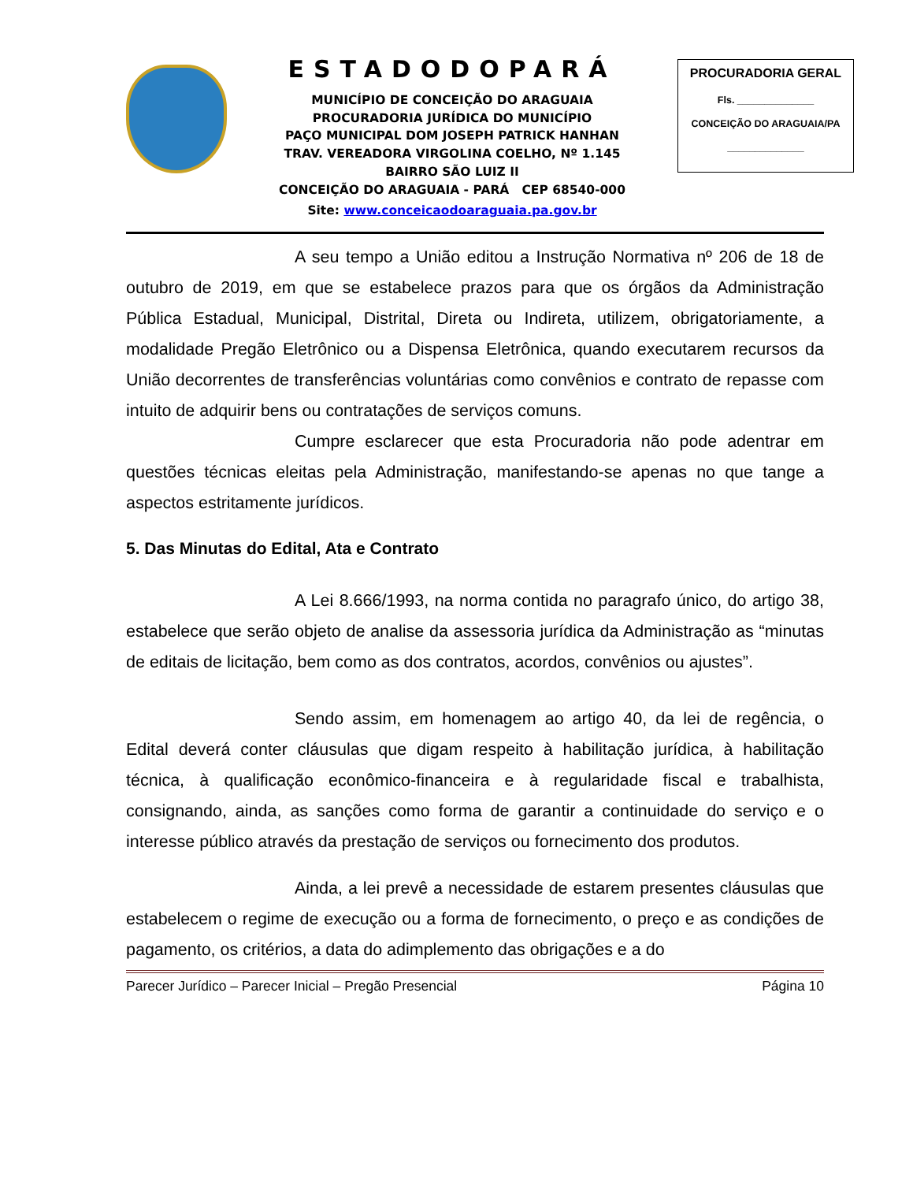ESTADODOPARÁ
MUNICÍPIO DE CONCEIÇÃO DO ARAGUAIA
PROCURADORIA JURÍDICA DO MUNICÍPIO
PAÇO MUNICIPAL DOM JOSEPH PATRICK HANHAN
TRAV. VEREADORA VIRGOLINA COELHO, Nº 1.145
BAIRRO SÃO LUIZ II
CONCEIÇÃO DO ARAGUAIA - PARÁ CEP 68540-000
Site: www.conceicaodoaraguaia.pa.gov.br
PROCURADORIA GERAL
Fls. ______________
CONCEIÇÃO DO ARAGUAIA/PA
______________
A seu tempo a União editou a Instrução Normativa nº 206 de 18 de outubro de 2019, em que se estabelece prazos para que os órgãos da Administração Pública Estadual, Municipal, Distrital, Direta ou Indireta, utilizem, obrigatoriamente, a modalidade Pregão Eletrônico ou a Dispensa Eletrônica, quando executarem recursos da União decorrentes de transferências voluntárias como convênios e contrato de repasse com intuito de adquirir bens ou contratações de serviços comuns.
Cumpre esclarecer que esta Procuradoria não pode adentrar em questões técnicas eleitas pela Administração, manifestando-se apenas no que tange a aspectos estritamente jurídicos.
5. Das Minutas do Edital, Ata e Contrato
A Lei 8.666/1993, na norma contida no paragrafo único, do artigo 38, estabelece que serão objeto de analise da assessoria jurídica da Administração as “minutas de editais de licitação, bem como as dos contratos, acordos, convênios ou ajustes”.
Sendo assim, em homenagem ao artigo 40, da lei de regência, o Edital deverá conter cláusulas que digam respeito à habilitação jurídica, à habilitação técnica, à qualificação econômico-financeira e à regularidade fiscal e trabalhista, consignando, ainda, as sanções como forma de garantir a continuidade do serviço e o interesse público através da prestação de serviços ou fornecimento dos produtos.
Ainda, a lei prevê a necessidade de estarem presentes cláusulas que estabelecem o regime de execução ou a forma de fornecimento, o preço e as condições de pagamento, os critérios, a data do adimplemento das obrigações e a do
Parecer Jurídico – Parecer Inicial – Pregão Presencial Página 10